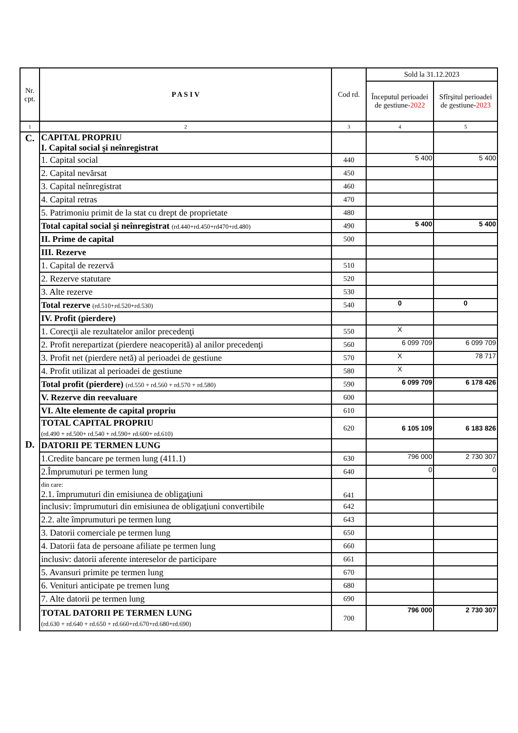| Nr. cpt. | P A S I V | Cod rd. | Sold la 31.12.2023 | |
| --- | --- | --- | --- | --- |
| | | | Începutul perioadei de gestiune- 2022 | Sfîrşitul perioadei de gestiune- 2023 |
| 1 | 2 | 3 | 4 | 5 |
| C. | CAPITAL PROPRIU I. Capital social şi neînregistrat | | | |
| | 1. Capital social | 440 | 5 400 | 5 400 |
| | 2. Capital nevărsat | 450 | | |
| | 3. Capital neînregistrat | 460 | | |
| | 4. Capital retras | 470 | | |
| | 5. Patrimoniu primit de la stat cu drept de proprietate | 480 | | |
| | Total capital social şi neînregistrat (rd.440+rd.450+rd470+rd.480) | 490 | 5 400 | 5 400 |
| | II. Prime de capital | 500 | | |
| | III. Rezerve | | | |
| | 1. Capital de rezervă | 510 | | |
| | 2. Rezerve statutare | 520 | | |
| | 3. Alte rezerve | 530 | | |
| | Total rezerve (rd.510+rd.520+rd.530) | 540 | 0 | 0 |
| | IV. Profit (pierdere) | | | |
| | 1. Corecţii ale rezultatelor anilor precedenţi | 550 | X | |
| | 2. Profit nerepartizat (pierdere neacoperită) al anilor precedenţi | 560 | 6 099 709 | 6 099 709 |
| | 3. Profit net (pierdere netă) al perioadei de gestiune | 570 | X | 78 717 |
| | 4. Profit utilizat al perioadei de gestiune | 580 | X | |
| | Total profit (pierdere) (rd.550 + rd.560 + rd.570 + rd.580) | 590 | 6 099 709 | 6 178 426 |
| | V. Rezerve din reevaluare | 600 | | |
| | VI. Alte elemente de capital propriu | 610 | | |
| | TOTAL CAPITAL PROPRIU (rd.490 + rd.500+ rd.540 + rd.590+ rd.600+ rd.610) | 620 | 6 105 109 | 6 183 826 |
| D. | DATORII PE TERMEN LUNG | | | |
| | 1.Credite bancare pe termen lung (411.1) | 630 | 796 000 | 2 730 307 |
| | 2.Împrumuturi pe termen lung | 640 | 0 | 0 |
| | din care: 2.1. împrumuturi din emisiunea de obligaţiuni | 641 | | |
| | inclusiv: împrumuturi din emisiunea de obligaţiuni convertibile | 642 | | |
| | 2.2. alte împrumuturi pe termen lung | 643 | | |
| | 3. Datorii comerciale pe termen lung | 650 | | |
| | 4. Datorii fata de persoane afiliate pe termen lung | 660 | | |
| | inclusiv: datorii aferente intereselor de participare | 661 | | |
| | 5. Avansuri primite pe termen lung | 670 | | |
| | 6. Venituri anticipate pe tremen lung | 680 | | |
| | 7. Alte datorii pe termen lung | 690 | | |
| | TOTAL DATORII PE TERMEN LUNG (rd.630 + rd.640 + rd.650 + rd.660+rd.670+rd.680+rd.690) | 700 | 796 000 | 2 730 307 |